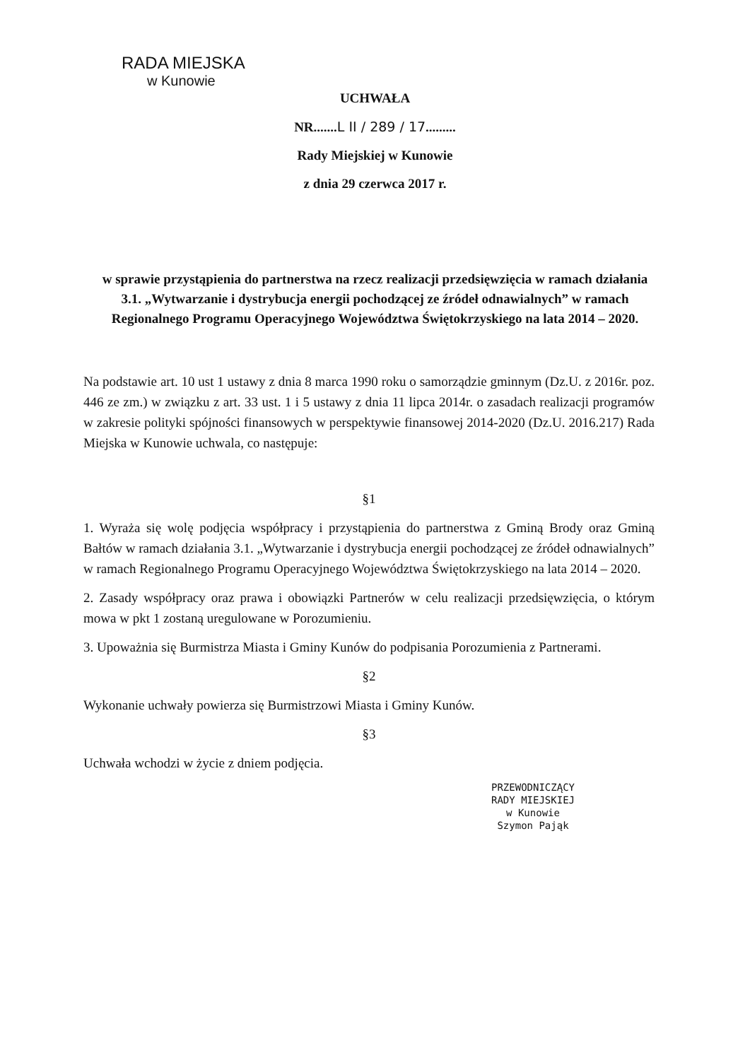RADA MIEJSKA
w Kunowie
UCHWAŁA
NR.......L II / 289 / 17.........
Rady Miejskiej w Kunowie
z dnia 29 czerwca 2017 r.
w sprawie przystąpienia do partnerstwa na rzecz realizacji przedsięwzięcia w ramach działania 3.1. „Wytwarzanie i dystrybucja energii pochodzącej ze źródeł odnawialnych” w ramach Regionalnego Programu Operacyjnego Województwa Świętokrzyskiego na lata 2014 – 2020.
Na podstawie art. 10 ust 1 ustawy z dnia 8 marca 1990 roku o samorządzie gminnym (Dz.U. z 2016r. poz. 446 ze zm.) w związku z art. 33 ust. 1 i 5 ustawy z dnia 11 lipca 2014r. o zasadach realizacji programów w zakresie polityki spójności finansowych w perspektywie finansowej 2014-2020 (Dz.U. 2016.217) Rada Miejska w Kunowie uchwala, co następuje:
§1
1. Wyraża się wolę podjęcia współpracy i przystąpienia do partnerstwa z Gminą Brody oraz Gminą Bałtów w ramach działania 3.1. „Wytwarzanie i dystrybucja energii pochodzącej ze źródeł odnawialnych” w ramach Regionalnego Programu Operacyjnego Województwa Świętokrzyskiego na lata 2014 – 2020.
2. Zasady współpracy oraz prawa i obowiązki Partnerów w celu realizacji przedsięwzięcia, o którym mowa w pkt 1 zostaną uregulowane w Porozumieniu.
3. Upoważnia się Burmistrza Miasta i Gminy Kunów do podpisania Porozumienia z Partnerami.
§2
Wykonanie uchwały powierza się Burmistrzowi Miasta i Gminy Kunów.
§3
Uchwała wchodzi w życie z dniem podjęcia.
PRZEWODNICZĄCY
RADY MIEJSKIEJ
w Kunowie
Szymon Pająk